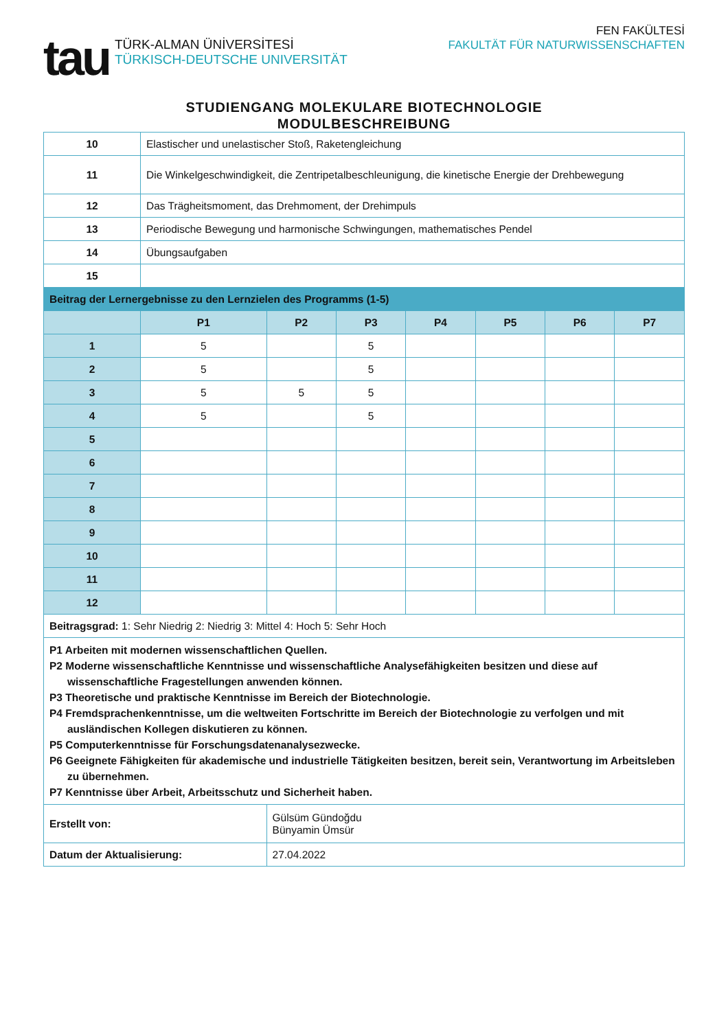tau
TÜRK-ALMAN ÜNİVERSİTESİ
TÜRKISCH-DEUTSCHE UNIVERSITÄT
FEN FAKÜLTESİ
FAKULTÄT FÜR NATURWISSENSCHAFTEN
STUDIENGANG MOLEKULARE BIOTECHNOLOGIE
MODULBESCHREIBUNG
| 10 | Elastischer und unelastischer Stoß, Raketengleichung | | | | | | |
| 11 | Die Winkelgeschwindigkeit, die Zentripetalbeschleunigung, die kinetische Energie der Drehbewegung | | | | | | |
| 12 | Das Trägheitsmoment, das Drehmoment, der Drehimpuls | | | | | | |
| 13 | Periodische Bewegung und harmonische Schwingungen, mathematisches Pendel | | | | | | |
| 14 | Übungsaufgaben | | | | | | |
| 15 | | | | | | | |
| Beitrag der Lernergebnisse zu den Lernzielen des Programms (1-5) | | | | | | | |
| | P1 | P2 | P3 | P4 | P5 | P6 | P7 |
| 1 | 5 | | 5 | | | | |
| 2 | 5 | | 5 | | | | |
| 3 | 5 | 5 | 5 | | | | |
| 4 | 5 | | 5 | | | | |
| 5 | | | | | | | |
| 6 | | | | | | | |
| 7 | | | | | | | |
| 8 | | | | | | | |
| 9 | | | | | | | |
| 10 | | | | | | | |
| 11 | | | | | | | |
| 12 | | | | | | | |
| Beitragsgrad: 1: Sehr Niedrig 2: Niedrig 3: Mittel 4: Hoch 5: Sehr Hoch | | | | | | | |
| P1 Arbeiten mit modernen wissenschaftlichen Quellen. P2 Moderne wissenschaftliche Kenntnisse und wissenschaftliche Analysefähigkeiten besitzen und diese auf wissenschaftliche Fragestellungen anwenden können. P3 Theoretische und praktische Kenntnisse im Bereich der Biotechnologie. P4 Fremdsprachenkenntnisse, um die weltweiten Fortschritte im Bereich der Biotechnologie zu verfolgen und mit ausländischen Kollegen diskutieren zu können. P5 Computerkenntnisse für Forschungsdatenanalysezwecke. P6 Geeignete Fähigkeiten für akademische und industrielle Tätigkeiten besitzen, bereit sein, Verantwortung im Arbeitsleben zu übernehmen. P7 Kenntnisse über Arbeit, Arbeitsschutz und Sicherheit haben. | | | | | | | |
| Erstellt von: | | Gülsüm Gündoğdu Bünyamin Ümsür | | | | | |
| Datum der Aktualisierung: | | 27.04.2022 | | | | | |